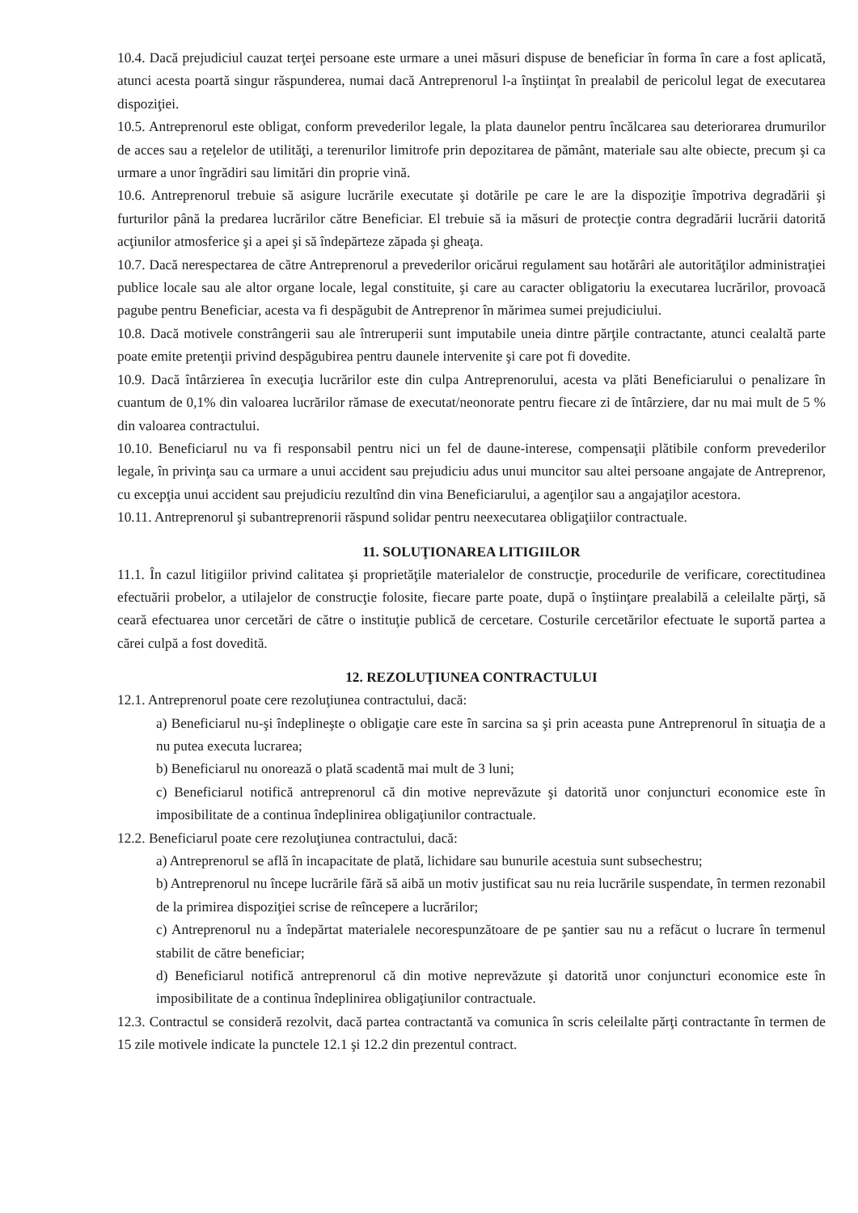10.4. Dacă prejudiciul cauzat terţei persoane este urmare a unei măsuri dispuse de beneficiar în forma în care a fost aplicată, atunci acesta poartă singur răspunderea, numai dacă Antreprenorul l-a înştiinţat în prealabil de pericolul legat de executarea dispoziţiei.
10.5. Antreprenorul este obligat, conform prevederilor legale, la plata daunelor pentru încălcarea sau deteriorarea drumurilor de acces sau a reţelelor de utilităţi, a terenurilor limitrofe prin depozitarea de pământ, materiale sau alte obiecte, precum şi ca urmare a unor îngrădiri sau limitări din proprie vină.
10.6. Antreprenorul trebuie să asigure lucrările executate şi dotările pe care le are la dispoziţie împotriva degradării şi furturilor până la predarea lucrărilor către Beneficiar. El trebuie să ia măsuri de protecţie contra degradării lucrării datorită acţiunilor atmosferice şi a apei şi să îndepărteze zăpada şi gheaţa.
10.7. Dacă nerespectarea de către Antreprenorul a prevederilor oricărui regulament sau hotărâri ale autorităţilor administraţiei publice locale sau ale altor organe locale, legal constituite, şi care au caracter obligatoriu la executarea lucrărilor, provoacă pagube pentru Beneficiar, acesta va fi despăgubit de Antreprenor în mărimea sumei prejudiciului.
10.8. Dacă motivele constrângerii sau ale întreruperii sunt imputabile uneia dintre părţile contractante, atunci cealaltă parte poate emite pretenţii privind despăgubirea pentru daunele intervenite şi care pot fi dovedite.
10.9. Dacă întârzierea în execuţia lucrărilor este din culpa Antreprenorului, acesta va plăti Beneficiarului o penalizare în cuantum de 0,1% din valoarea lucrărilor rămase de executat/neonorate pentru fiecare zi de întârziere, dar nu mai mult de 5 % din valoarea contractului.
10.10. Beneficiarul nu va fi responsabil pentru nici un fel de daune-interese, compensaţii plătibile conform prevederilor legale, în privinţa sau ca urmare a unui accident sau prejudiciu adus unui muncitor sau altei persoane angajate de Antreprenor, cu excepţia unui accident sau prejudiciu rezultînd din vina Beneficiarului, a agenţilor sau a angajaţilor acestora.
10.11. Antreprenorul şi subantreprenorii răspund solidar pentru neexecutarea obligaţiilor contractuale.
11. SOLUŢIONAREA LITIGIILOR
11.1. În cazul litigiilor privind calitatea şi proprietăţile materialelor de construcţie, procedurile de verificare, corectitudinea efectuării probelor, a utilajelor de construcţie folosite, fiecare parte poate, după o înştiinţare prealabilă a celeilalte părţi, să ceară efectuarea unor cercetări de către o instituţie publică de cercetare. Costurile cercetărilor efectuate le suportă partea a cărei culpă a fost dovedită.
12. REZOLUŢIUNEA CONTRACTULUI
12.1. Antreprenorul poate cere rezoluţiunea contractului, dacă:
a) Beneficiarul nu-şi îndeplineşte o obligaţie care este în sarcina sa şi prin aceasta pune Antreprenorul în situaţia de a nu putea executa lucrarea;
b) Beneficiarul nu onorează o plată scadentă mai mult de 3 luni;
c) Beneficiarul notifică antreprenorul că din motive neprevăzute şi datorită unor conjuncturi economice este în imposibilitate de a continua îndeplinirea obligaţiunilor contractuale.
12.2. Beneficiarul poate cere rezoluţiunea contractului, dacă:
a) Antreprenorul se află în incapacitate de plată, lichidare sau bunurile acestuia sunt subsechestru;
b) Antreprenorul nu începe lucrările fără să aibă un motiv justificat sau nu reia lucrările suspendate, în termen rezonabil de la primirea dispoziţiei scrise de reîncepere a lucrărilor;
c) Antreprenorul nu a îndepărtat materialele necorespunzătoare de pe şantier sau nu a refăcut o lucrare în termenul stabilit de către beneficiar;
d) Beneficiarul notifică antreprenorul că din motive neprevăzute şi datorită unor conjuncturi economice este în imposibilitate de a continua îndeplinirea obligaţiunilor contractuale.
12.3. Contractul se consideră rezolvit, dacă partea contractantă va comunica în scris celeilalte părţi contractante în termen de 15 zile motivele indicate la punctele 12.1 şi 12.2 din prezentul contract.